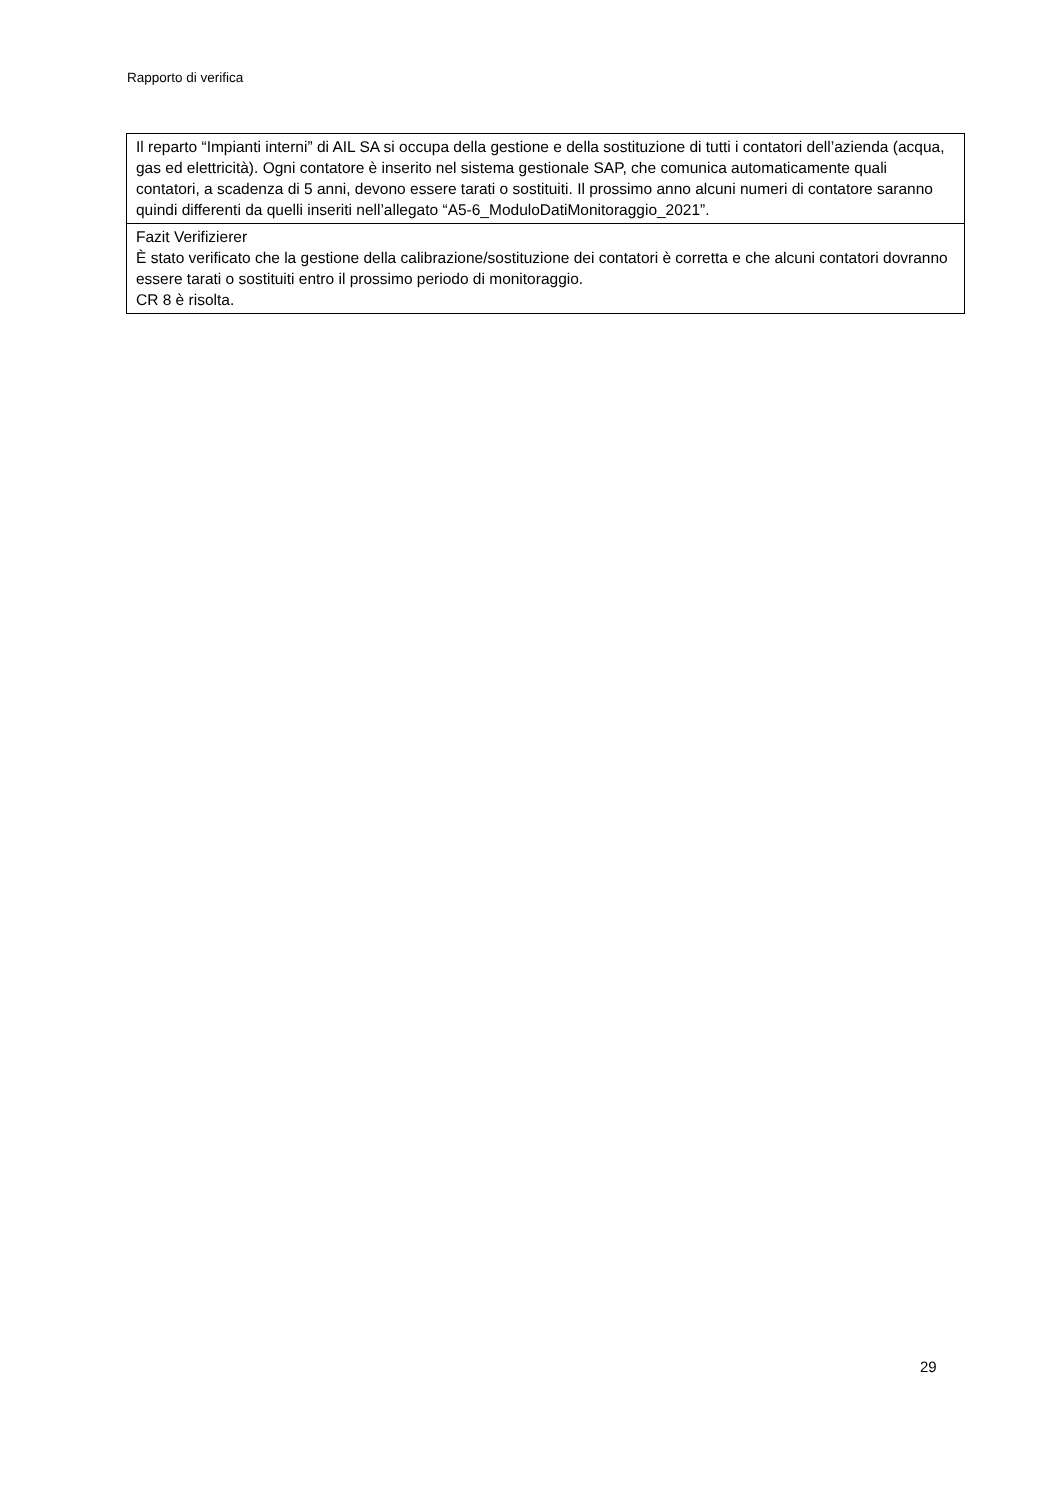Rapporto di verifica
| Il reparto “Impianti interni” di AIL SA si occupa della gestione e della sostituzione di tutti i contatori dell’azienda (acqua, gas ed elettricità). Ogni contatore è inserito nel sistema gestionale SAP, che comunica automaticamente quali contatori, a scadenza di 5 anni, devono essere tarati o sostituiti. Il prossimo anno alcuni numeri di contatore saranno quindi differenti da quelli inseriti nell’allegato “A5-6_ModuloDatiMonitoraggio_2021”. |
| Fazit Verifizierer È stato verificato che la gestione della calibrazione/sostituzione dei contatori è corretta e che alcuni contatori dovranno essere tarati o sostituiti entro il prossimo periodo di monitoraggio. CR 8 è risolta. |
29